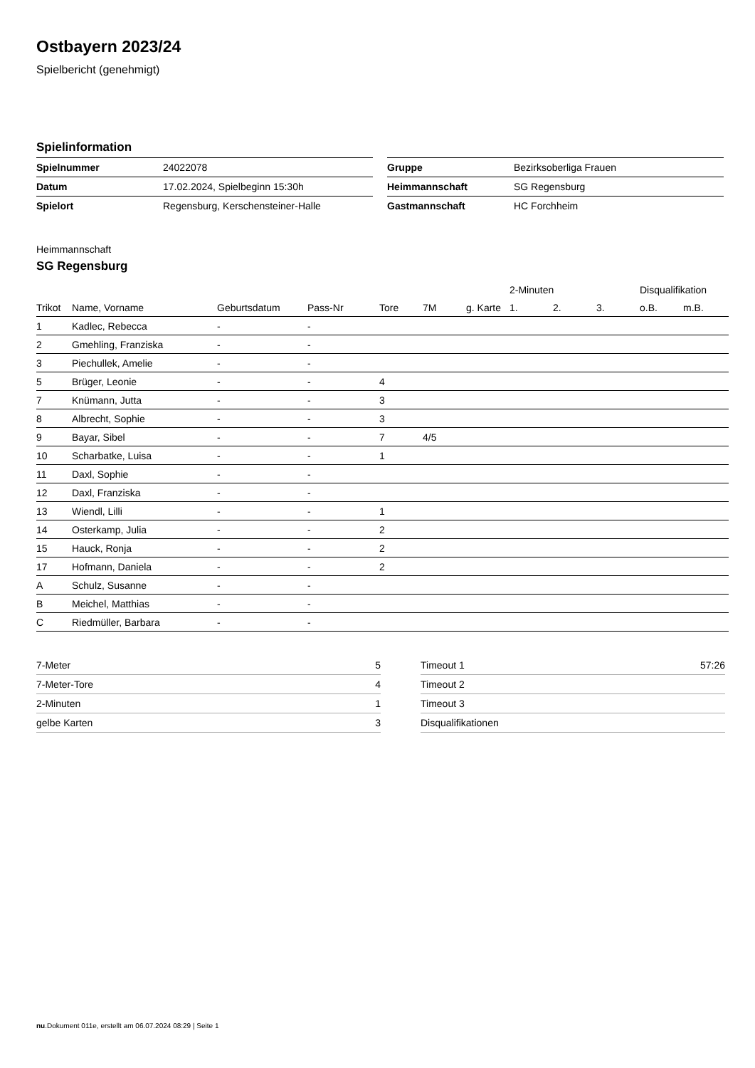Ostbayern 2023/24
Spielbericht (genehmigt)
Spielinformation
| Spielnummer | 24022078 |
| Datum | 17.02.2024, Spielbeginn 15:30h |
| Spielort | Regensburg, Kerschensteiner-Halle |
| Gruppe | Bezirksoberliga Frauen |
| Heimmannschaft | SG Regensburg |
| Gastmannschaft | HC Forchheim |
Heimmannschaft
SG Regensburg
| | | | | | | | 2-Minuten | | | Disqualifikation | |
| --- | --- | --- | --- | --- | --- | --- | --- | --- | --- | --- | --- |
| Trikot | Name, Vorname | Geburtsdatum | Pass-Nr | Tore | 7M | g. Karte | 1. | 2. | 3. | o.B. | m.B. |
| 1 | Kadlec, Rebecca | - | - | | | | | | | | |
| 2 | Gmehling, Franziska | - | - | | | | | | | | |
| 3 | Piechullek, Amelie | - | - | | | | | | | | |
| 5 | Brüger, Leonie | - | - | 4 | | | | | | | |
| 7 | Knümann, Jutta | - | - | 3 | | | | | | | |
| 8 | Albrecht, Sophie | - | - | 3 | | | | | | | |
| 9 | Bayar, Sibel | - | - | 7 | 4/5 | | | | | | |
| 10 | Scharbatke, Luisa | - | - | 1 | | | | | | | |
| 11 | Daxl, Sophie | - | - | | | | | | | | |
| 12 | Daxl, Franziska | - | - | | | | | | | | |
| 13 | Wiendl, Lilli | - | - | 1 | | | | | | | |
| 14 | Osterkamp, Julia | - | - | 2 | | | | | | | |
| 15 | Hauck, Ronja | - | - | 2 | | | | | | | |
| 17 | Hofmann, Daniela | - | - | 2 | | | | | | | |
| A | Schulz, Susanne | - | - | | | | | | | | |
| B | Meichel, Matthias | - | - | | | | | | | | |
| C | Riedmüller, Barbara | - | - | | | | | | | | |
| 7-Meter | 5 |
| 7-Meter-Tore | 4 |
| 2-Minuten | 1 |
| gelbe Karten | 3 |
| Timeout 1 | 57:26 |
| Timeout 2 | |
| Timeout 3 | |
| Disqualifikationen | |
nu.Dokument 011e, erstellt am 06.07.2024 08:29 | Seite 1